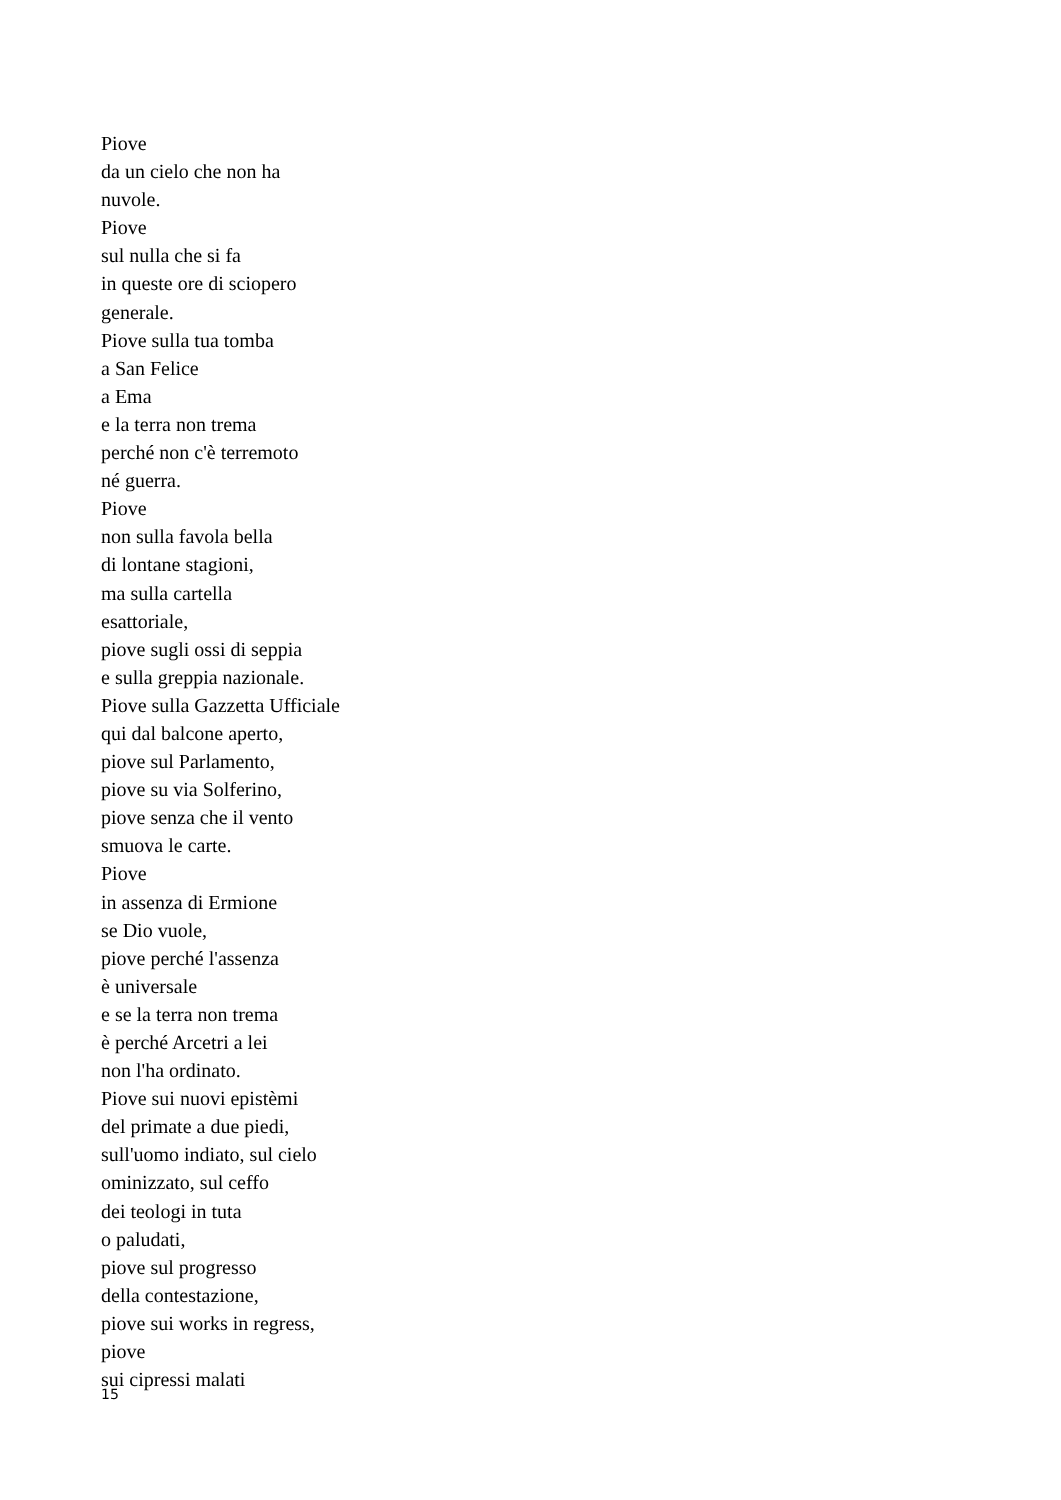Piove
da un cielo che non ha
nuvole.
Piove
sul nulla che si fa
in queste ore di sciopero
generale.
Piove sulla tua tomba
a San Felice
a Ema
e la terra non trema
perché non c'è terremoto
né guerra.
Piove
non sulla favola bella
di lontane stagioni,
ma sulla cartella
esattoriale,
piove sugli ossi di seppia
e sulla greppia nazionale.
Piove sulla Gazzetta Ufficiale
qui dal balcone aperto,
piove sul Parlamento,
piove su via Solferino,
piove senza che il vento
smuova le carte.
Piove
in assenza di Ermione
se Dio vuole,
piove perché l'assenza
è universale
e se la terra non trema
è perché Arcetri a lei
non l'ha ordinato.
Piove sui nuovi epistèmi
del primate a due piedi,
sull'uomo indiato, sul cielo
ominizzato, sul ceffo
dei teologi in tuta
o paludati,
piove sul progresso
della contestazione,
piove sui works in regress,
piove
sui cipressi malati
15